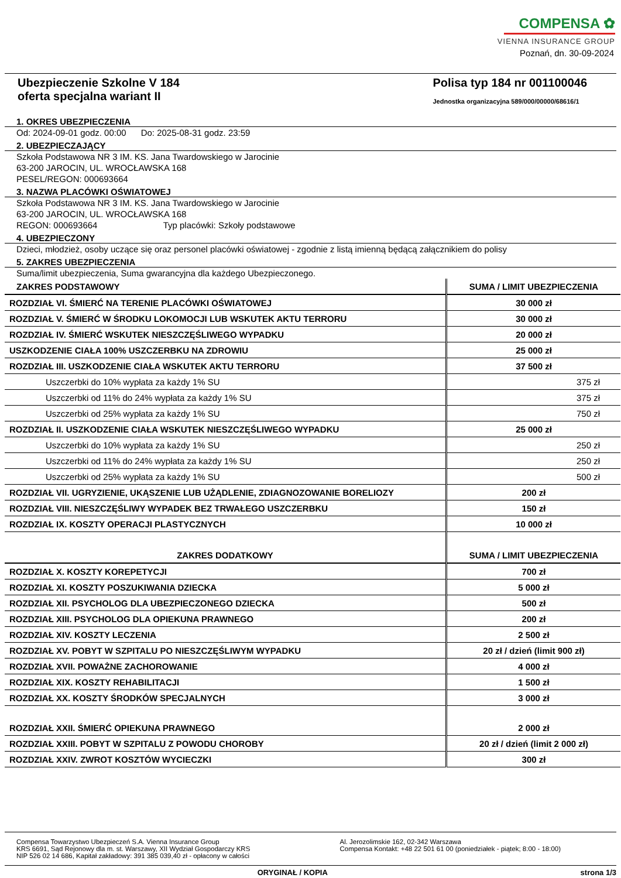COMPENSA ✿
VIENNA INSURANCE GROUP
Poznań, dn. 30-09-2024
Ubezpieczenie Szkolne V 184
oferta specjalna wariant II
Polisa typ 184 nr 001100046
Jednostka organizacyjna 589/000/00000/68616/1
1. OKRES UBEZPIECZENIA
Od: 2024-09-01 godz. 00:00 Do: 2025-08-31 godz. 23:59
2. UBEZPIECZAJĄCY
Szkoła Podstawowa NR 3 IM. KS. Jana Twardowskiego w Jarocinie
63-200 JAROCIN, UL. WROCŁAWSKA 168
PESEL/REGON: 000693664
3. NAZWA PLACÓWKI OŚWIATOWEJ
Szkoła Podstawowa NR 3 IM. KS. Jana Twardowskiego w Jarocinie
63-200 JAROCIN, UL. WROCŁAWSKA 168
REGON: 000693664 Typ placówki: Szkoły podstawowe
4. UBEZPIECZONY
Dzieci, młodzież, osoby uczące się oraz personel placówki oświatowej - zgodnie z listą imienną będącą załącznikiem do polisy
5. ZAKRES UBEZPIECZENIA
Suma/limit ubezpieczenia, Suma gwarancyjna dla każdego Ubezpieczonego.
| ZAKRES PODSTAWOWY | SUMA / LIMIT UBEZPIECZENIA |
| --- | --- |
| ROZDZIAŁ VI. ŚMIERĆ NA TERENIE PLACÓWKI OŚWIATOWEJ | 30 000 zł |
| ROZDZIAŁ V. ŚMIERĆ W ŚRODKU LOKOMOCJI LUB WSKUTEK AKTU TERRORU | 30 000 zł |
| ROZDZIAŁ IV. ŚMIERĆ WSKUTEK NIESZCZĘŚLIWEGO WYPADKU | 20 000 zł |
| USZKODZENIE CIAŁA 100% USZCZERBKU NA ZDROWIU | 25 000 zł |
| ROZDZIAŁ III. USZKODZENIE CIAŁA WSKUTEK AKTU TERRORU | 37 500 zł |
| Uszczerbki do 10% wypłata za każdy 1% SU | 375 zł |
| Uszczerbki od 11% do 24% wypłata za każdy 1% SU | 375 zł |
| Uszczerbki od 25% wypłata za każdy 1% SU | 750 zł |
| ROZDZIAŁ II. USZKODZENIE CIAŁA WSKUTEK NIESZCZĘŚLIWEGO WYPADKU | 25 000 zł |
| Uszczerbki do 10% wypłata za każdy 1% SU | 250 zł |
| Uszczerbki od 11% do 24% wypłata za każdy 1% SU | 250 zł |
| Uszczerbki od 25% wypłata za każdy 1% SU | 500 zł |
| ROZDZIAŁ VII. UGRYZIENIE, UKĄSZENIE LUB UŻĄDLENIE, ZDIAGNOZOWANIE BORELIOZY | 200 zł |
| ROZDZIAŁ VIII. NIESZCZĘŚLIWY WYPADEK BEZ TRWAŁEGO USZCZERBKU | 150 zł |
| ROZDZIAŁ IX. KOSZTY OPERACJI PLASTYCZNYCH | 10 000 zł |
| ZAKRES DODATKOWY | SUMA / LIMIT UBEZPIECZENIA |
| ROZDZIAŁ X. KOSZTY KOREPETYCJI | 700 zł |
| ROZDZIAŁ XI. KOSZTY POSZUKIWANIA DZIECKA | 5 000 zł |
| ROZDZIAŁ XII. PSYCHOLOG DLA UBEZPIECZONEGO DZIECKA | 500 zł |
| ROZDZIAŁ XIII. PSYCHOLOG DLA OPIEKUNA PRAWNEGO | 200 zł |
| ROZDZIAŁ XIV. KOSZTY LECZENIA | 2 500 zł |
| ROZDZIAŁ XV. POBYT W SZPITALU PO NIESZCZĘŚLIWYM WYPADKU | 20 zł / dzień (limit 900 zł) |
| ROZDZIAŁ XVII. POWAŻNE ZACHOROWANIE | 4 000 zł |
| ROZDZIAŁ XIX. KOSZTY REHABILITACJI | 1 500 zł |
| ROZDZIAŁ XX. KOSZTY ŚRODKÓW SPECJALNYCH | 3 000 zł |
| ROZDZIAŁ XXII. ŚMIERĆ OPIEKUNA PRAWNEGO | 2 000 zł |
| ROZDZIAŁ XXIII. POBYT W SZPITALU Z POWODU CHOROBY | 20 zł / dzień (limit 2 000 zł) |
| ROZDZIAŁ XXIV. ZWROT KOSZTÓW WYCIECZKI | 300 zł |
Compensa Towarzystwo Ubezpieczeń S.A. Vienna Insurance Group
KRS 6691, Sąd Rejonowy dla m. st. Warszawy, XII Wydział Gospodarczy KRS
NIP 526 02 14 686, Kapitał zakładowy: 391 385 039,40 zł - opłacony w całości
Al. Jerozolimskie 162, 02-342 Warszawa
Compensa Kontakt: +48 22 501 61 00 (poniedziałek - piątek; 8:00 - 18:00)
ORYGINAŁ / KOPIA strona 1/3